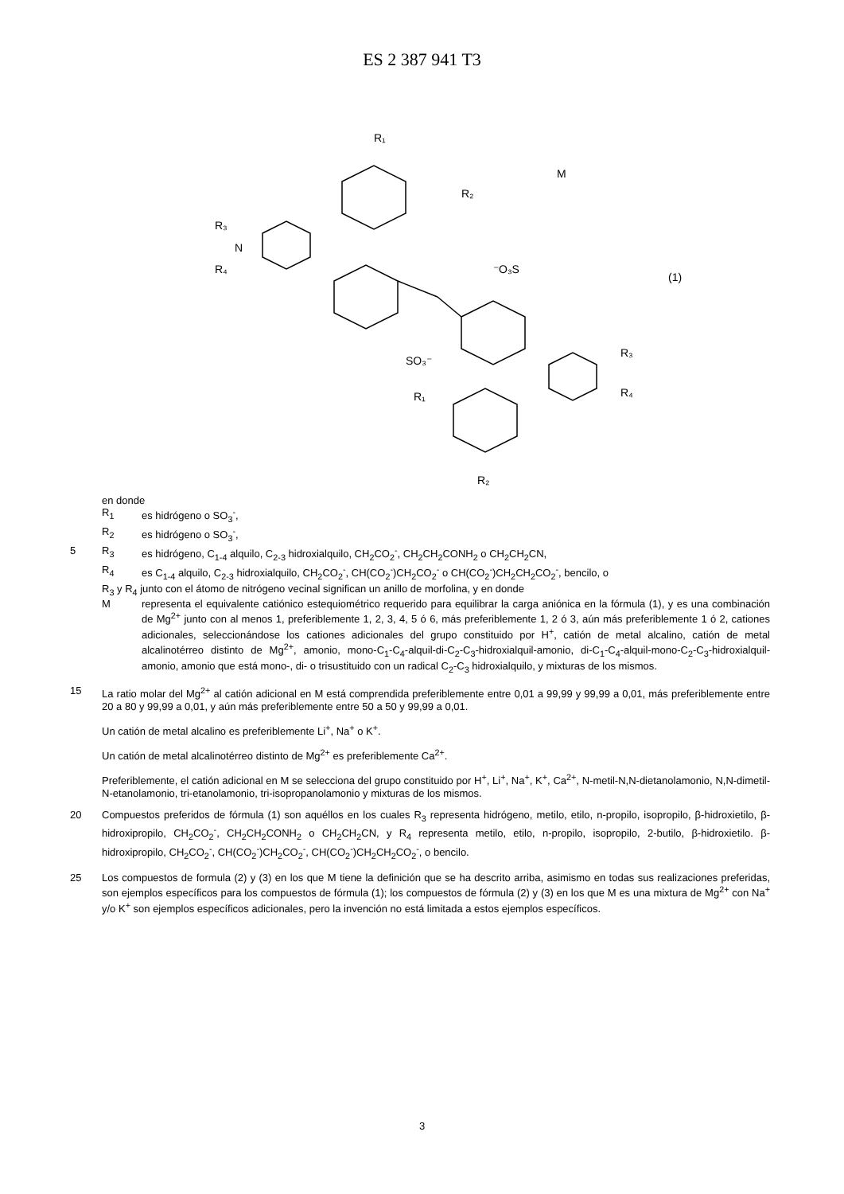ES 2 387 941 T3
R₁
R₂
R₃
R₄
N
⁻O₃S
SO₃⁻
M
(1)
R₃
R₄
R₁
R₂
en donde
R<sub>1</sub> es hidrógeno o SO<sub>3</sub><sup>-</sup>,
R<sub>2</sub> es hidrógeno o SO<sub>3</sub><sup>-</sup>,
5 R<sub>3</sub> es hidrógeno, C<sub>1-4</sub> alquilo, C<sub>2-3</sub> hidroxialquilo, CH<sub>2</sub>CO<sub>2</sub><sup>-</sup>, CH<sub>2</sub>CH<sub>2</sub>CONH<sub>2</sub> o CH<sub>2</sub>CH<sub>2</sub>CN,
R<sub>4</sub> es C<sub>1-4</sub> alquilo, C<sub>2-3</sub> hidroxialquilo, CH<sub>2</sub>CO<sub>2</sub><sup>-</sup>, CH(CO<sub>2</sub><sup>-</sup>)CH<sub>2</sub>CO<sub>2</sub><sup>-</sup> o CH(CO<sub>2</sub><sup>-</sup>)CH<sub>2</sub>CH<sub>2</sub>CO<sub>2</sub><sup>-</sup>, bencilo, o
R<sub>3</sub> y R<sub>4</sub> junto con el átomo de nitrógeno vecinal significan un anillo de morfolina, y en donde
Mrepresenta el equivalente catiónico estequiométrico requerido para equilibrar la carga aniónica en la fórmula (1), y es una combinación de Mg<sup>2+</sup> junto con al menos 1, preferiblemente 1, 2, 3, 4, 5 ó 6, más preferiblemente 1, 2 ó 3, aún más preferiblemente 1 ó 2, cationes adicionales, seleccionándose los cationes adicionales del grupo constituido por H<sup>+</sup>, catión de metal alcalino, catión de metal alcalinotérreo distinto de Mg<sup>2+</sup>, amonio, mono-C<sub>1</sub>-C<sub>4</sub>-alquil-di-C<sub>2</sub>-C<sub>3</sub>-hidroxialquil-amonio, di-C<sub>1</sub>-C<sub>4</sub>-alquil-mono-C<sub>2</sub>-C<sub>3</sub>-hidroxialquil-amonio, amonio que está mono-, di- o trisustituido con un radical C<sub>2</sub>-C<sub>3</sub> hidroxialquilo, y mixturas de los mismos.
15 La ratio molar del Mg<sup>2+</sup> al catión adicional en M está comprendida preferiblemente entre 0,01 a 99,99 y 99,99 a 0,01, más preferiblemente entre 20 a 80 y 99,99 a 0,01, y aún más preferiblemente entre 50 a 50 y 99,99 a 0,01.
Un catión de metal alcalino es preferiblemente Li<sup>+</sup>, Na<sup>+</sup> o K<sup>+</sup>.
Un catión de metal alcalinotérreo distinto de Mg<sup>2+</sup> es preferiblemente Ca<sup>2+</sup>.
Preferiblemente, el catión adicional en M se selecciona del grupo constituido por H<sup>+</sup>, Li<sup>+</sup>, Na<sup>+</sup>, K<sup>+</sup>, Ca<sup>2+</sup>, N-metil-N,N-dietanolamonio, N,N-dimetil-N-etanolamonio, tri-etanolamonio, tri-isopropanolamonio y mixturas de los mismos.
20 Compuestos preferidos de fórmula (1) son aquéllos en los cuales R<sub>3</sub> representa hidrógeno, metilo, etilo, n-propilo, isopropilo, β-hidroxietilo, β-hidroxipropilo, CH<sub>2</sub>CO<sub>2</sub><sup>-</sup>, CH<sub>2</sub>CH<sub>2</sub>CONH<sub>2</sub> o CH<sub>2</sub>CH<sub>2</sub>CN, y R<sub>4</sub> representa metilo, etilo, n-propilo, isopropilo, 2-butilo, β-hidroxietilo. β-hidroxipropilo, CH<sub>2</sub>CO<sub>2</sub><sup>-</sup>, CH(CO<sub>2</sub><sup>-</sup>)CH<sub>2</sub>CO<sub>2</sub><sup>-</sup>, CH(CO<sub>2</sub><sup>-</sup>)CH<sub>2</sub>CH<sub>2</sub>CO<sub>2</sub><sup>-</sup>, o bencilo.
25 Los compuestos de formula (2) y (3) en los que M tiene la definición que se ha descrito arriba, asimismo en todas sus realizaciones preferidas, son ejemplos específicos para los compuestos de fórmula (1); los compuestos de fórmula (2) y (3) en los que M es una mixtura de Mg<sup>2+</sup> con Na<sup>+</sup> y/o K<sup>+</sup> son ejemplos específicos adicionales, pero la invención no está limitada a estos ejemplos específicos.
3